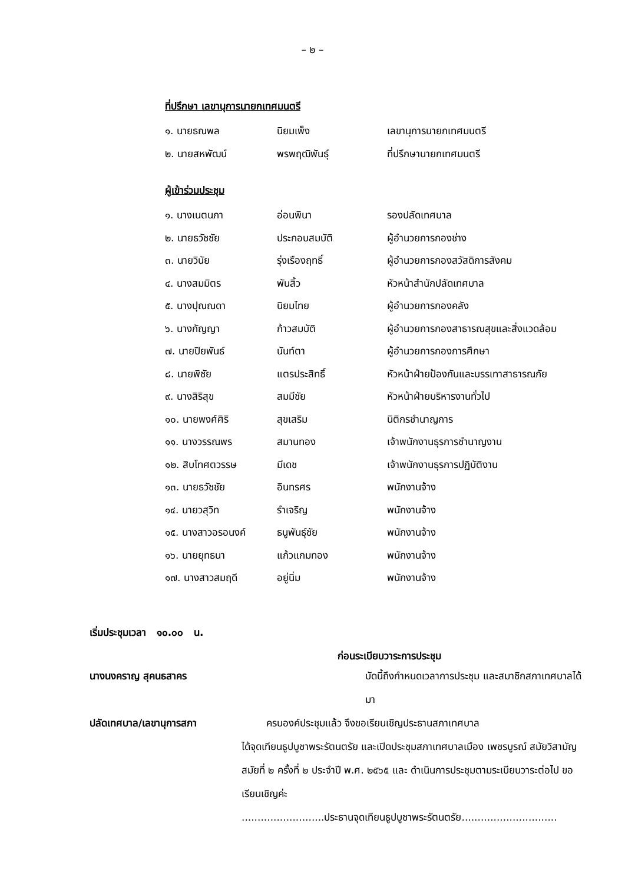– ๒ –
ที่ปรึกษา เลขานุการนายกเทศมนตรี
| ๑. นายธณพล | นิยมเพ็ง | เลขานุการนายกเทศมนตรี |
| ๒. นายสหพัฒน์ | พรพฤฒิพันธุ์ | ที่ปรึกษานายกเทศมนตรี |
ผู้เข้าร่วมประชุม
| ๑. นางเนตนภา | อ่อนพินา | รองปลัดเทศบาล |
| ๒. นายธวัชชัย | ประกอบสมบัติ | ผู้อำนวยการกองช่าง |
| ๓. นายวินัย | รุ่งเรืองฤทธิ์ | ผู้อำนวยการกองสวัสดิการสังคม |
| ๔. นางสมมิตร | พันสิ้ว | หัวหน้าสำนักปลัดเทศบาล |
| ๕. นางปุณณดา | นิยมไทย | ผู้อำนวยการกองคลัง |
| ๖. นางกัญญา | ก้าวสมบัติ | ผู้อำนวยการกองสาธารณสุขและสิ่งแวดล้อม |
| ๗. นายปิยพันธ์ | นันท์ตา | ผู้อำนวยการกองการศึกษา |
| ๘. นายพิชัย | แตรประสิทธิ์ | หัวหน้าฝ่ายป้องกันและบรรเทาสาธารณภัย |
| ๙. นางสิริสุข | สมมีชัย | หัวหน้าฝ่ายบริหารงานทั่วไป |
| ๑๐. นายพงศ์ศิริ | สุขเสริม | นิติกรชำนาญการ |
| ๑๑. นางวรรณพร | สมานทอง | เจ้าพนักงานธุรการชำนาญงาน |
| ๑๒. สิบโทศตวรรษ | มีเดช | เจ้าพนักงานธุรการปฏิบัติงาน |
| ๑๓. นายธวัชชัย | อินทรศร | พนักงานจ้าง |
| ๑๔. นายวสุวิท | รำเจริญ | พนักงานจ้าง |
| ๑๕. นางสาวอรอนงค์ | ธนูพันธุ์ชัย | พนักงานจ้าง |
| ๑๖. นายยุทธนา | แก้วแกมทอง | พนักงานจ้าง |
| ๑๗. นางสาวสมฤดี | อยู่นิ่ม | พนักงานจ้าง |
เริ่มประชุมเวลา ๑๐.๐๐ น.
ก่อนระเบียบวาระการประชุม
นางนงคราญ สุคนธสาคร บัดนี้ถึงกำหนดเวลาการประชุม และสมาชิกสภาเทศบาลได้มา
ปลัดเทศบาล/เลขานุการสภา ครบองค์ประชุมแล้ว จึงขอเรียนเชิญประธานสภาเทศบาล
ได้จุดเทียนธูปบูชาพระรัตนตรัย และเปิดประชุมสภาเทศบาลเมือง เพชรบูรณ์ สมัยวิสามัญ สมัยที่ ๒ ครั้งที่ ๒ ประจำปี พ.ศ. ๒๕๖๕ และ ดำเนินการประชุมตามระเบียบวาระต่อไป ขอเรียนเชิญค่ะ
..........................ประธานจุดเทียนธูปบูชาพระรัตนตรัย..............................